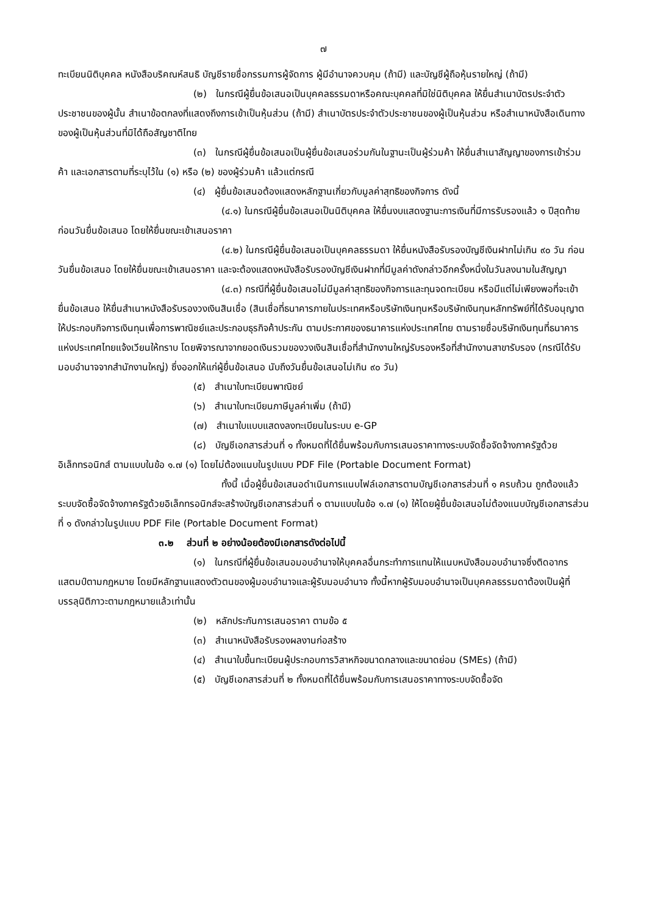๗
ทะเบียนนิติบุคคล หนังสือบริคณห์สนธิ บัญชีรายชื่อกรรมการผู้จัดการ ผู้มีอำนาจควบคุม (ถ้ามี) และบัญชีผู้ถือหุ้นรายใหญ่ (ถ้ามี)
(๒) ในกรณีผู้ยื่นข้อเสนอเป็นบุคคลธรรมดาหรือคณะบุคคลที่มิใช่นิติบุคคล ให้ยื่นสำเนาบัตรประจำตัวประชาชนของผู้นั้น สำเนาข้อตกลงที่แสดงถึงการเข้าเป็นหุ้นส่วน (ถ้ามี) สำเนาบัตรประจำตัวประชาชนของผู้เป็นหุ้นส่วน หรือสำเนาหนังสือเดินทางของผู้เป็นหุ้นส่วนที่มิได้ถือสัญชาติไทย
(๓) ในกรณีผู้ยื่นข้อเสนอเป็นผู้ยื่นข้อเสนอร่วมกันในฐานะเป็นผู้ร่วมค้า ให้ยื่นสำเนาสัญญาของการเข้าร่วมค้า และเอกสารตามที่ระบุไว้ใน (๑) หรือ (๒) ของผู้ร่วมค้า แล้วแต่กรณี
(๔) ผู้ยื่นข้อเสนอต้องแสดงหลักฐานเกี่ยวกับมูลค่าสุทธิของกิจการ ดังนี้
(๔.๑) ในกรณีผู้ยื่นข้อเสนอเป็นนิติบุคคล ให้ยื่นงบแสดงฐานะการเงินที่มีการรับรองแล้ว ๑ ปีสุดท้ายก่อนวันยื่นข้อเสนอ โดยให้ยื่นขณะเข้าเสนอราคา
(๔.๒) ในกรณีผู้ยื่นข้อเสนอเป็นบุคคลธรรมดา ให้ยื่นหนังสือรับรองบัญชีเงินฝากไม่เกิน ๙๐ วัน ก่อนวันยื่นข้อเสนอ โดยให้ยื่นขณะเข้าเสนอราคา และจะต้องแสดงหนังสือรับรองบัญชีเงินฝากที่มีมูลค่าดังกล่าวอีกครั้งหนึ่งในวันลงนามในสัญญา
(๔.๓) กรณีที่ผู้ยื่นข้อเสนอไม่มีมูลค่าสุทธิของกิจการและทุนจดทะเบียน หรือมีแต่ไม่เพียงพอที่จะเข้ายื่นข้อเสนอ ให้ยื่นสำเนาหนังสือรับรองวงเงินสินเชื่อ (สินเชื่อที่ธนาคารภายในประเทศหรือบริษัทเงินทุนหรือบริษัทเงินทุนหลักทรัพย์ที่ได้รับอนุญาตให้ประกอบกิจการเงินทุนเพื่อการพาณิชย์และประกอบธุรกิจค้าประกัน ตามประกาศของธนาคารแห่งประเทศไทย ตามรายชื่อบริษัทเงินทุนที่ธนาคารแห่งประเทศไทยแจ้งเวียนให้ทราบ โดยพิจารณาจากยอดเงินรวมของวงเงินสินเชื่อที่สำนักงานใหญ่รับรองหรือที่สำนักงานสาขารับรอง (กรณีได้รับมอบอำนาจจากสำนักงานใหญ่) ซึ่งออกให้แก่ผู้ยื่นข้อเสนอ นับถึงวันยื่นข้อเสนอไม่เกิน ๙๐ วัน)
(๕) สำเนาใบทะเบียนพาณิชย์
(๖) สำเนาใบทะเบียนภาษีมูลค่าเพิ่ม (ถ้ามี)
(๗) สำเนาใบแบบแสดงลงทะเบียนในระบบ e-GP
(๘) บัญชีเอกสารส่วนที่ ๑ ทั้งหมดที่ได้ยื่นพร้อมกับการเสนอราคาทางระบบจัดซื้อจัดจ้างภาครัฐด้วยอิเล็กทรอนิกส์ ตามแบบในข้อ ๑.๗ (๑) โดยไม่ต้องแนบในรูปแบบ PDF File (Portable Document Format)
ทั้งนี้ เมื่อผู้ยื่นข้อเสนอดำเนินการแนบไฟล์เอกสารตามบัญชีเอกสารส่วนที่ ๑ ครบถ้วน ถูกต้องแล้ว ระบบจัดซื้อจัดจ้างภาครัฐด้วยอิเล็กทรอนิกส์จะสร้างบัญชีเอกสารส่วนที่ ๑ ตามแบบในข้อ ๑.๗ (๑) ให้โดยผู้ยื่นข้อเสนอไม่ต้องแนบบัญชีเอกสารส่วนที่ ๑ ดังกล่าวในรูปแบบ PDF File (Portable Document Format)
๓.๒ ส่วนที่ ๒ อย่างน้อยต้องมีเอกสารดังต่อไปนี้
(๑) ในกรณีที่ผู้ยื่นข้อเสนอมอบอำนาจให้บุคคลอื่นกระทำการแทนให้แนบหนังสือมอบอำนาจซึ่งติดอากรแสตมป์ตามกฎหมาย โดยมีหลักฐานแสดงตัวตนของผู้มอบอำนาจและผู้รับมอบอำนาจ ทั้งนี้หากผู้รับมอบอำนาจเป็นบุคคลธรรมดาต้องเป็นผู้ที่บรรลุนิติภาวะตามกฎหมายแล้วเท่านั้น
(๒) หลักประกันการเสนอราคา ตามข้อ ๕
(๓) สำเนาหนังสือรับรองผลงานก่อสร้าง
(๔) สำเนาใบขึ้นทะเบียนผู้ประกอบการวิสาหกิจขนาดกลางและขนาดย่อม (SMEs) (ถ้ามี)
(๕) บัญชีเอกสารส่วนที่ ๒ ทั้งหมดที่ได้ยื่นพร้อมกับการเสนอราคาทางระบบจัดซื้อจัด